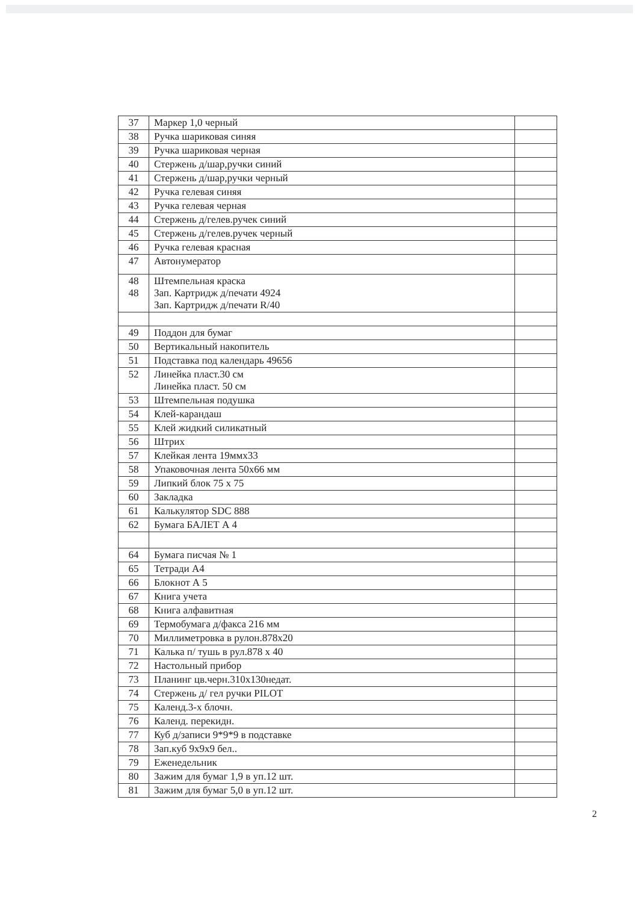| 37 | Маркер 1,0 черный | |
| 38 | Ручка шариковая синяя | |
| 39 | Ручка шариковая черная | |
| 40 | Стержень д/шар,ручки синий | |
| 41 | Стержень д/шар,ручки черный | |
| 42 | Ручка гелевая синяя | |
| 43 | Ручка гелевая черная | |
| 44 | Стержень д/гелев.ручек синий | |
| 45 | Стержень д/гелев.ручек черный | |
| 46 | Ручка гелевая красная | |
| 47 | Автонумератор | |
| 48 48 | Штемпельная краска Зап. Картридж д/печати 4924 Зап. Картридж д/печати R/40 | |
| 49 | Поддон для бумаг | |
| 50 | Вертикальный накопитель | |
| 51 | Подставка под календарь 49656 | |
| 52 | Линейка пласт.30 см Линейка пласт. 50 см | |
| 53 | Штемпельная подушка | |
| 54 | Клей-карандаш | |
| 55 | Клей жидкий силикатный | |
| 56 | Штрих | |
| 57 | Клейкая лента 19ммх33 | |
| 58 | Упаковочная лента 50х66 мм | |
| 59 | Липкий блок 75 х 75 | |
| 60 | Закладка | |
| 61 | Калькулятор SDC 888 | |
| 62 | Бумага БАЛЕТ А 4 | |
| 64 | Бумага писчая № 1 | |
| 65 | Тетради А4 | |
| 66 | Блокнот А 5 | |
| 67 | Книга учета | |
| 68 | Книга алфавитная | |
| 69 | Термобумага д/факса 216 мм | |
| 70 | Миллиметровка в рулон.878х20 | |
| 71 | Калька п/ тушь в рул.878 х 40 | |
| 72 | Настольный прибор | |
| 73 | Планинг цв.черн.310х130недат. | |
| 74 | Стержень д/ гел ручки PILOT | |
| 75 | Календ.3-х блочн. | |
| 76 | Календ. перекидн. | |
| 77 | Куб д/записи 9*9*9 в подставке | |
| 78 | Зап.куб 9х9х9 бел.. | |
| 79 | Еженедельник | |
| 80 | Зажим для бумаг 1,9 в уп.12 шт. | |
| 81 | Зажим для бумаг 5,0 в уп.12 шт. | |
2